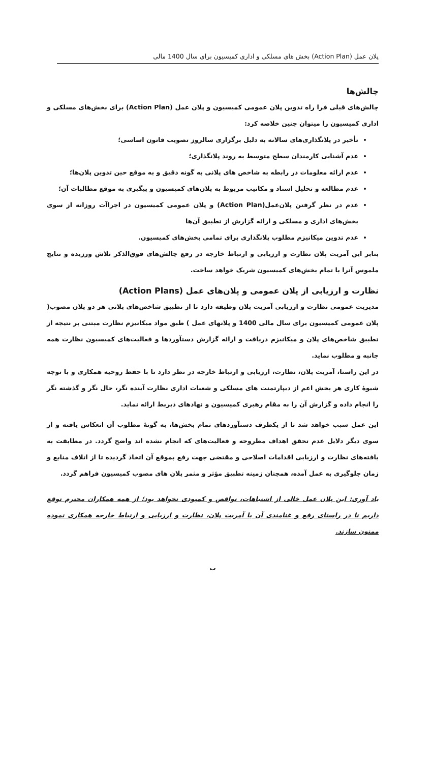پلان عمل (Action Plan) بخش های مسلکی و اداری کمیسیون برای سال 1400 مالی
چالش‌ها
چالش‌های قبلی فرا راه تدوین پلان عمومی کمیسیون و پلان عمل (Action Plan) برای بخش‌های مسلکی و اداری کمیسیون را میتوان چنین خلاصه کرد:
تأخیر در پلانگذاری‌های سالانه به دلیل برگزاری سالروز تصویب قانون اساسی؛
عدم آشنایی کارمندان سطح متوسط به روند پلانگذاری؛
عدم ارائه معلومات در رابطه به شاخص های پلانی به گونه دقیق و به موقع حین تدوین پلان‌ها؛
عدم مطالعه و تحلیل اسناد و مکاتیب مربوط به پلان‌های کمیسیون و پیگیری به موقع مطالبات آن؛
عدم در نظر گرفتن پلان‌عمل(Action Plan) و پلان عمومی کمیسیون در اجراآت روزانه از سوی بخش‌های اداری و مسلکی و ارائه گزارش از تطبیق آن‌ها
عدم تدوین میکانیزم مطلوب پلانگذاری برای تمامی بخش‌های کمیسیون.
بنابر این آمریت پلان نظارت و ارزیابی و ارتباط خارجه در رفع چالش‌های فوق‌الذکر تلاش ورزیده و نتایج ملموس آنرا با تمام بخش‌های کمیسیون شریک خواهد ساخت.
نظارت و ارزیابی از پلان عمومی و پلان‌های عمل (Action Plans)
مدیریت عمومی نظارت و ارزیابی آمریت پلان وظیفه دارد تا از تطبیق شاخص‌های پلانی هر دو پلان مصوب( پلان عمومی کمیسیون برای سال مالی 1400 و پلانهای عمل ) طبق مواد میکانیزم نظارت مبتنی بر نتیجه از تطبیق شاخص‌های پلان و میکانیزم دریافت و ارائه گزارش دستآوردها و فعالیت‌های کمیسیون نظارت همه جانبه و مطلوب نماید.
در این راستا، آمریت پلان، نظارت، ارزیابی و ارتباط خارجه در نظر دارد تا با حفظ روحیه همکاری و با توجه شیوۀ کاری هر بخش اعم از دیپارتمنت های مسلکی و شعبات اداری نظارت آینده نگر، حال نگر و گذشته نگر را انجام داده و گزارش آن را به مقام رهبری کمیسیون و نهادهای ذیربط ارائه نماید.
این عمل سبب خواهد شد تا از یکطرف دستآوردهای تمام بخش‌ها، به گونۀ مطلوب آن انعکاس یافته و از سوی دیگر دلایل عدم تحقق اهداف مطروحه و فعالیت‌های که انجام نشده اند واضح گردد. در مطابقت به یافته‌های نظارت و ارزیابی اقدامات اصلاحی و مقتضی جهت رفع بموقع آن اتخاذ گردیده تا از اتلاف منابع و زمان جلوگیری به عمل آمده، همچنان زمینه تطبیق مؤثر و مثمر پلان های مصوب کمیسیون فراهم گردد.
یاد آوری: این پلان عمل خالی از اشتباهات، نواقص و کمبودی نخواهد بود؛ از همه همکاران محترم توقع داریم تا در راستای رفع و غنامندی آن با آمریت پلان، نظارت و ارزیابی و ارتباط خارجه همکاری نموده ممنون سازند.
ب